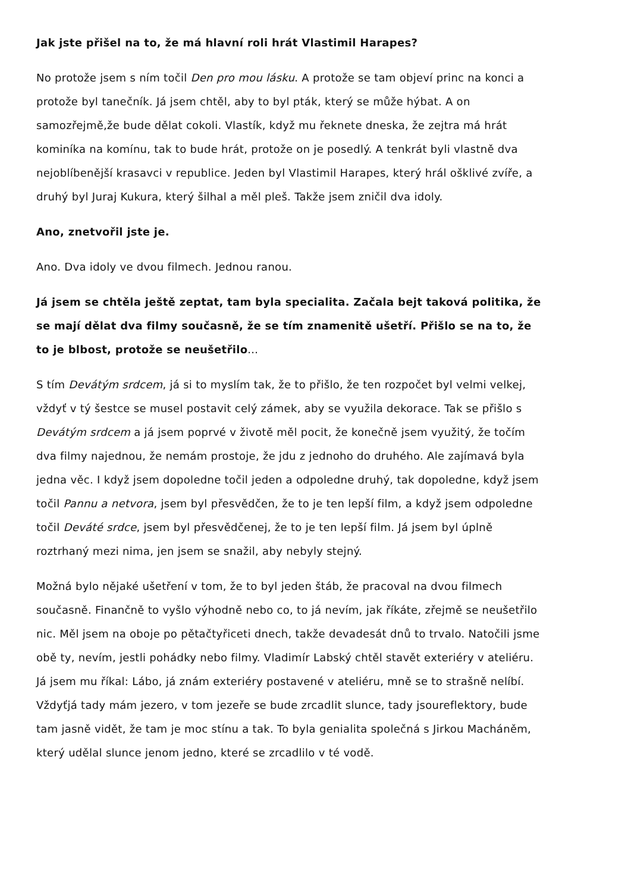Jak jste přišel na to, že má hlavní roli hrát Vlastimil Harapes?
No protože jsem s ním točil Den pro mou lásku. A protože se tam objeví princ na konci a protože byl tanečník. Já jsem chtěl, aby to byl pták, který se může hýbat. A on samozřejmě,že bude dělat cokoli. Vlastík, když mu řeknete dneska, že zejtra má hrát kominíka na komínu, tak to bude hrát, protože on je posedlý. A tenkrát byli vlastně dva nejoblíbenější krasavci v republice. Jeden byl Vlastimil Harapes, který hrál ošklivé zvíře, a druhý byl Juraj Kukura, který šilhal a měl pleš. Takže jsem zničil dva idoly.
Ano, znetvořil jste je.
Ano. Dva idoly ve dvou filmech. Jednou ranou.
Já jsem se chtěla ještě zeptat, tam byla specialita. Začala bejt taková politika, že se mají dělat dva filmy současně, že se tím znamenitě ušetří. Přišlo se na to, že to je blbost, protože se neušetřilo...
S tím Devátým srdcem, já si to myslím tak, že to přišlo, že ten rozpočet byl velmi velkej, vždyť v tý šestce se musel postavit celý zámek, aby se využila dekorace. Tak se přišlo s Devátým srdcem a já jsem poprvé v životě měl pocit, že konečně jsem využitý, že točím dva filmy najednou, že nemám prostoje, že jdu z jednoho do druhého. Ale zajímavá byla jedna věc. I když jsem dopoledne točil jeden a odpoledne druhý, tak dopoledne, když jsem točil Pannu a netvora, jsem byl přesvědčen, že to je ten lepší film, a když jsem odpoledne točil Deváté srdce, jsem byl přesvědčenej, že to je ten lepší film. Já jsem byl úplně roztrhaný mezi nima, jen jsem se snažil, aby nebyly stejný.
Možná bylo nějaké ušetření v tom, že to byl jeden štáb, že pracoval na dvou filmech současně. Finančně to vyšlo výhodně nebo co, to já nevím, jak říkáte, zřejmě se neušetřilo nic. Měl jsem na oboje po pětačtyřiceti dnech, takže devadesát dnů to trvalo. Natočili jsme obě ty, nevím, jestli pohádky nebo filmy. Vladimír Labský chtěl stavět exteriéry v ateliéru. Já jsem mu říkal: Lábo, já znám exteriéry postavené v ateliéru, mně se to strašně nelíbí. Vždyťjá tady mám jezero, v tom jezeře se bude zrcadlit slunce, tady jsoureflektory, bude tam jasně vidět, že tam je moc stínu a tak. To byla genialita společná s Jirkou Macháněm, který udělal slunce jenom jedno, které se zrcadlilo v té vodě.